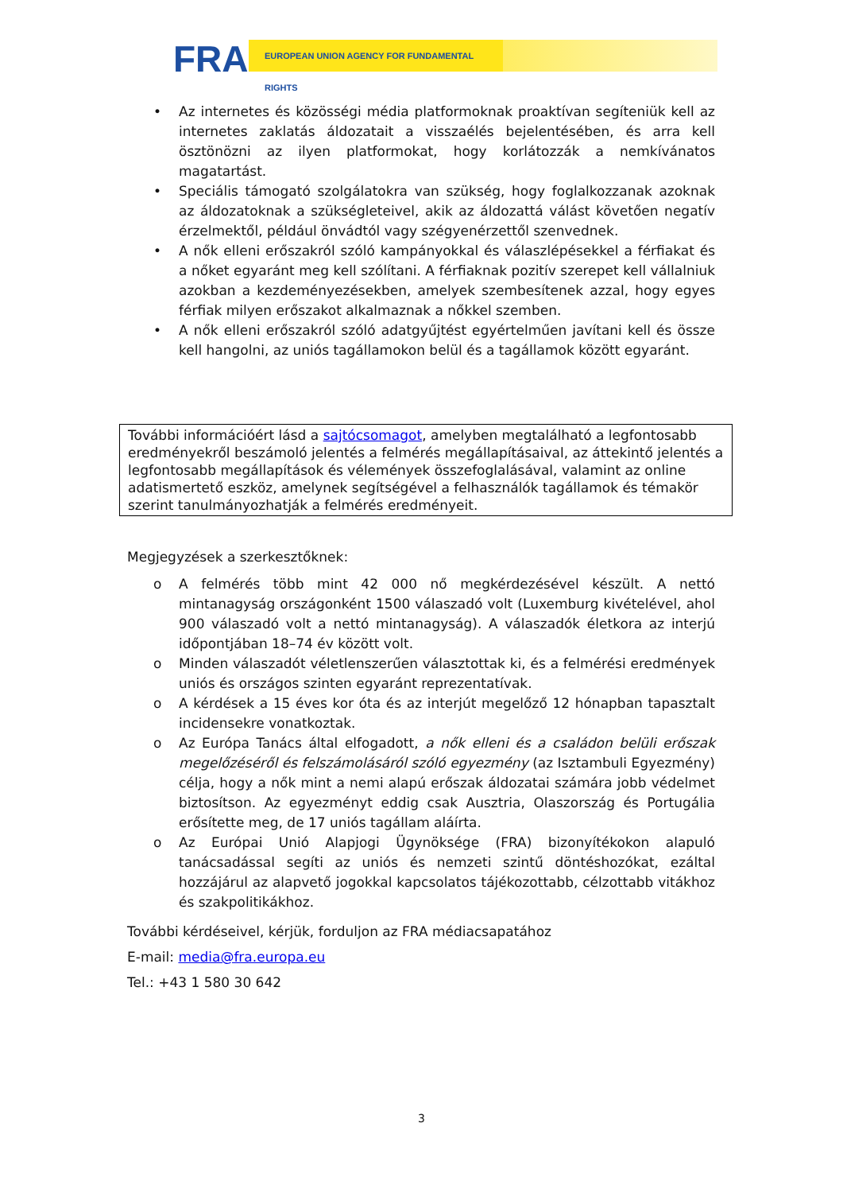FRA EUROPEAN UNION AGENCY FOR FUNDAMENTAL RIGHTS
• Az internetes és közösségi média platformoknak proaktívan segíteniük kell az internetes zaklatás áldozatait a visszaélés bejelentésében, és arra kell ösztönözni az ilyen platformokat, hogy korlátozzák a nemkívánatos magatartást.
• Speciális támogató szolgálatokra van szükség, hogy foglalkozzanak azoknak az áldozatoknak a szükségleteivel, akik az áldozattá válást követően negatív érzelmektől, például önvádtól vagy szégyenérzettől szenvednek.
• A nők elleni erőszakról szóló kampányokkal és válaszlépésekkel a férfiakat és a nőket egyaránt meg kell szólítani. A férfiaknak pozitív szerepet kell vállalniuk azokban a kezdeményezésekben, amelyek szembesítenek azzal, hogy egyes férfiak milyen erőszakot alkalmaznak a nőkkel szemben.
• A nők elleni erőszakról szóló adatgyűjtést egyértelműen javítani kell és össze kell hangolni, az uniós tagállamokon belül és a tagállamok között egyaránt.
További információért lásd a sajtócsomagot, amelyben megtalálható a legfontosabb eredményekről beszámoló jelentés a felmérés megállapításaival, az áttekintő jelentés a legfontosabb megállapítások és vélemények összefoglalásával, valamint az online adatismertető eszköz, amelynek segítségével a felhasználók tagállamok és témakör szerint tanulmányozhatják a felmérés eredményeit.
Megjegyzések a szerkesztőknek:
o A felmérés több mint 42 000 nő megkérdezésével készült. A nettó mintanagyság országonként 1500 válaszadó volt (Luxemburg kivételével, ahol 900 válaszadó volt a nettó mintanagyság). A válaszadók életkora az interjú időpontjában 18–74 év között volt.
o Minden válaszadót véletlenszerűen választottak ki, és a felmérési eredmények uniós és országos szinten egyaránt reprezentatívak.
o A kérdések a 15 éves kor óta és az interjút megelőző 12 hónapban tapasztalt incidensekre vonatkoztak.
o Az Európa Tanács által elfogadott, a nők elleni és a családon belüli erőszak megelőzéséről és felszámolásáról szóló egyezmény (az Isztambuli Egyezmény) célja, hogy a nők mint a nemi alapú erőszak áldozatai számára jobb védelmet biztosítson. Az egyezményt eddig csak Ausztria, Olaszország és Portugália erősítette meg, de 17 uniós tagállam aláírta.
o Az Európai Unió Alapjogi Ügynöksége (FRA) bizonyítékokon alapuló tanácsadással segíti az uniós és nemzeti szintű döntéshozókat, ezáltal hozzájárul az alapvető jogokkal kapcsolatos tájékozottabb, célzottabb vitákhoz és szakpolitikákhoz.
További kérdéseivel, kérjük, forduljon az FRA médiacsapatához
E-mail: media@fra.europa.eu
Tel.: +43 1 580 30 642
3